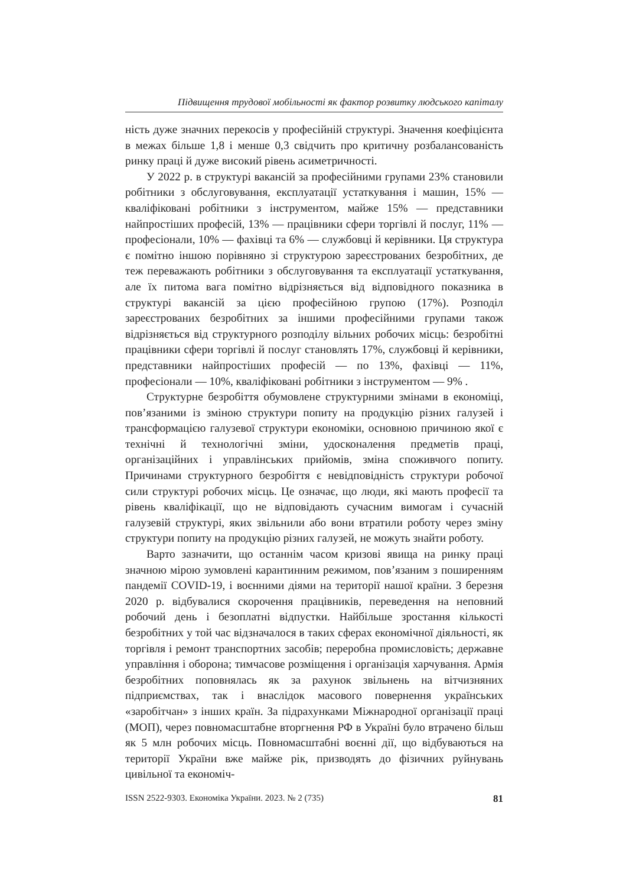Підвищення трудової мобільності як фактор розвитку людського капіталу
ність дуже значних перекосів у професійній структурі. Значення коефіцієнта в межах більше 1,8 і менше 0,3 свідчить про критичну розбалансованість ринку праці й дуже високий рівень асиметричності.
У 2022 р. в структурі вакансій за професійними групами 23% становили робітники з обслуговування, експлуатації устаткування і машин, 15% — кваліфіковані робітники з інструментом, майже 15% — представники найпростіших професій, 13% — працівники сфери торгівлі й послуг, 11% — професіонали, 10% — фахівці та 6% — службовці й керівники. Ця структура є помітно іншою порівняно зі структурою зареєстрованих безробітних, де теж переважають робітники з обслуговування та експлуатації устаткування, але їх питома вага помітно відрізняється від відповідного показника в структурі вакансій за цією професійною групою (17%). Розподіл зареєстрованих безробітних за іншими професійними групами також відрізняється від структурного розподілу вільних робочих місць: безробітні працівники сфери торгівлі й послуг становлять 17%, службовці й керівники, представники найпростіших професій — по 13%, фахівці — 11%, професіонали — 10%, кваліфіковані робітники з інструментом — 9% .
Структурне безробіття обумовлене структурними змінами в економіці, пов’язаними із зміною структури попиту на продукцію різних галузей і трансформацією галузевої структури економіки, основною причиною якої є технічні й технологічні зміни, удосконалення предметів праці, організаційних і управлінських прийомів, зміна споживчого попиту. Причинами структурного безробіття є невідповідність структури робочої сили структурі робочих місць. Це означає, що люди, які мають професії та рівень кваліфікації, що не відповідають сучасним вимогам і сучасній галузевій структурі, яких звільнили або вони втратили роботу через зміну структури попиту на продукцію різних галузей, не можуть знайти роботу.
Варто зазначити, що останнім часом кризові явища на ринку праці значною мірою зумовлені карантинним режимом, пов’язаним з поширенням пандемії COVID-19, і воєнними діями на території нашої країни. З березня 2020 р. відбувалися скорочення працівників, переведення на неповний робочий день і безоплатні відпустки. Найбільше зростання кількості безробітних у той час відзначалося в таких сферах економічної діяльності, як торгівля і ремонт транспортних засобів; переробна промисловість; державне управління і оборона; тимчасове розміщення і організація харчування. Армія безробітних поповнялась як за рахунок звільнень на вітчизняних підприємствах, так і внаслідок масового повернення українських «заробітчан» з інших країн. За підрахунками Міжнародної організації праці (МОП), через повномасштабне вторгнення РФ в Україні було втрачено більш як 5 млн робочих місць. Повномасштабні воєнні дії, що відбуваються на території України вже майже рік, призводять до фізичних руйнувань цивільної та економіч-
ISSN 2522-9303. Економіка України. 2023. № 2 (735) 81